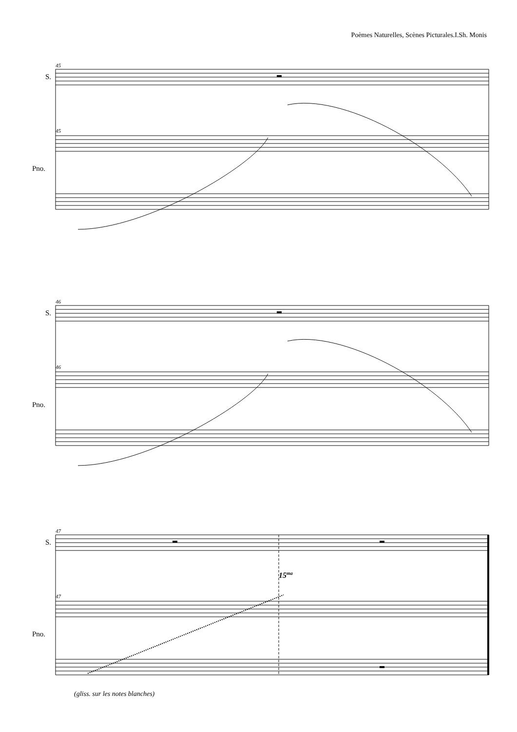Poèmes Naturelles, Scènes Picturales.I.Sh. Monis
S.
Pno.
45
45
S.
Pno.
46
46
S.
Pno.
47
47
15ma
(gliss. sur les notes blanches)